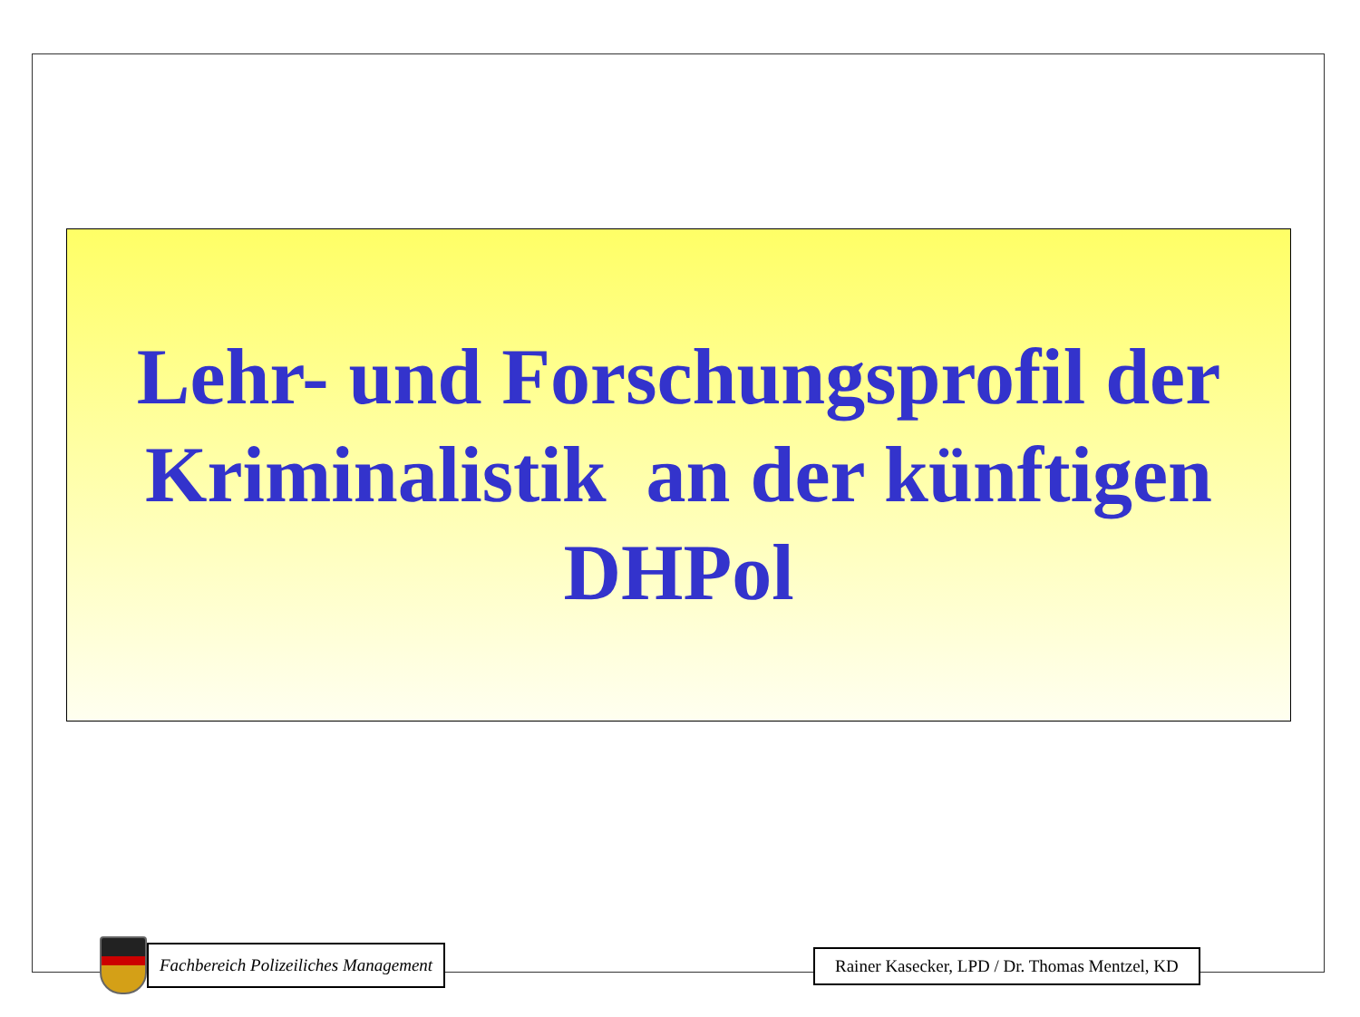Lehr- und Forschungsprofil der
Kriminalistik an der künftigen
DHPol
Fachbereich Polizeiliches Management
Rainer Kasecker, LPD / Dr. Thomas Mentzel, KD